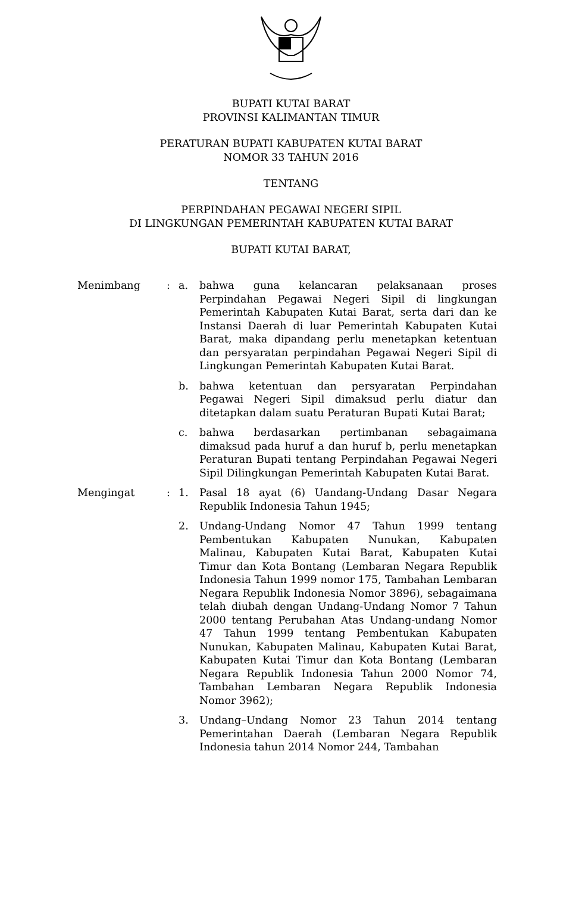BUPATI KUTAI BARAT
PROVINSI KALIMANTAN TIMUR
PERATURAN BUPATI KABUPATEN KUTAI BARAT
NOMOR 33 TAHUN 2016
TENTANG
PERPINDAHAN PEGAWAI NEGERI SIPIL
DI LINGKUNGAN PEMERINTAH KABUPATEN KUTAI BARAT
BUPATI KUTAI BARAT,
| Menimbang | : | a. | bahwa guna kelancaran pelaksanaan proses Perpindahan Pegawai Negeri Sipil di lingkungan Pemerintah Kabupaten Kutai Barat, serta dari dan ke Instansi Daerah di luar Pemerintah Kabupaten Kutai Barat, maka dipandang perlu menetapkan ketentuan dan persyaratan perpindahan Pegawai Negeri Sipil di Lingkungan Pemerintah Kabupaten Kutai Barat. |
| | | b. | bahwa ketentuan dan persyaratan Perpindahan Pegawai Negeri Sipil dimaksud perlu diatur dan ditetapkan dalam suatu Peraturan Bupati Kutai Barat; |
| | | c. | bahwa berdasarkan pertimbanan sebagaimana dimaksud pada huruf a dan huruf b, perlu menetapkan Peraturan Bupati tentang Perpindahan Pegawai Negeri Sipil Dilingkungan Pemerintah Kabupaten Kutai Barat. |
| Mengingat | : | 1. | Pasal 18 ayat (6) Uandang-Undang Dasar Negara Republik Indonesia Tahun 1945; |
| | | 2. | Undang-Undang Nomor 47 Tahun 1999 tentang Pembentukan Kabupaten Nunukan, Kabupaten Malinau, Kabupaten Kutai Barat, Kabupaten Kutai Timur dan Kota Bontang (Lembaran Negara Republik Indonesia Tahun 1999 nomor 175, Tambahan Lembaran Negara Republik Indonesia Nomor 3896), sebagaimana telah diubah dengan Undang-Undang Nomor 7 Tahun 2000 tentang Perubahan Atas Undang-undang Nomor 47 Tahun 1999 tentang Pembentukan Kabupaten Nunukan, Kabupaten Malinau, Kabupaten Kutai Barat, Kabupaten Kutai Timur dan Kota Bontang (Lembaran Negara Republik Indonesia Tahun 2000 Nomor 74, Tambahan Lembaran Negara Republik Indonesia Nomor 3962); |
| | | 3. | Undang–Undang Nomor 23 Tahun 2014 tentang Pemerintahan Daerah (Lembaran Negara Republik Indonesia tahun 2014 Nomor 244, Tambahan |